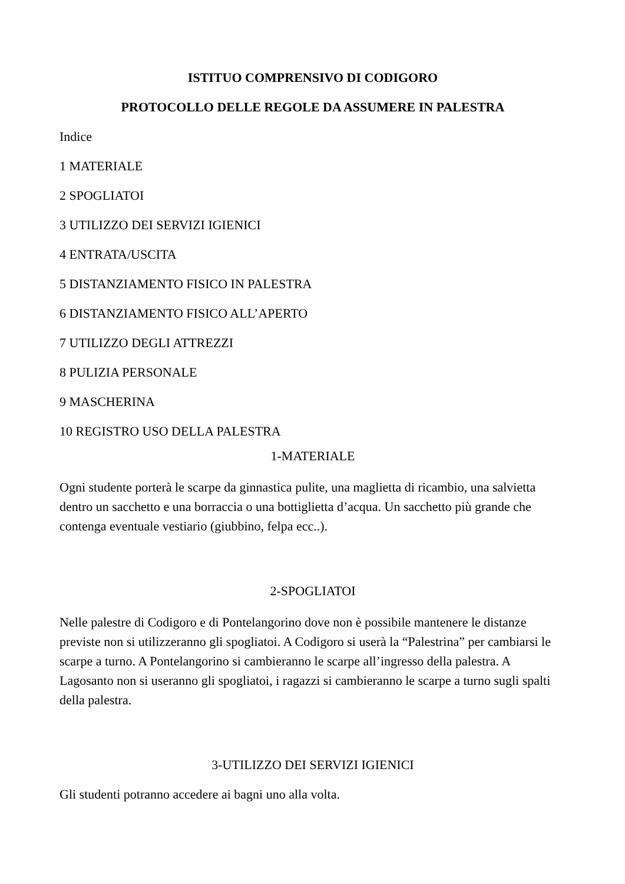ISTITUO COMPRENSIVO DI CODIGORO
PROTOCOLLO DELLE REGOLE DA ASSUMERE IN PALESTRA
Indice
1 MATERIALE
2 SPOGLIATOI
3 UTILIZZO DEI SERVIZI IGIENICI
4 ENTRATA/USCITA
5 DISTANZIAMENTO FISICO IN PALESTRA
6 DISTANZIAMENTO FISICO ALL’APERTO
7 UTILIZZO DEGLI ATTREZZI
8 PULIZIA PERSONALE
9 MASCHERINA
10 REGISTRO USO DELLA PALESTRA
1-MATERIALE
Ogni studente porterà le scarpe da ginnastica pulite, una maglietta di ricambio, una salvietta dentro un sacchetto e una borraccia o una bottiglietta d’acqua. Un sacchetto più grande che contenga eventuale vestiario (giubbino, felpa ecc..).
2-SPOGLIATOI
Nelle palestre di Codigoro e di Pontelangorino dove non è possibile mantenere le distanze previste non si utilizzeranno gli spogliatoi. A Codigoro si userà la “Palestrina” per cambiarsi le scarpe a turno. A Pontelangorino si cambieranno le scarpe all’ingresso della palestra. A Lagosanto non si useranno gli spogliatoi, i ragazzi si cambieranno le scarpe a turno sugli spalti della palestra.
3-UTILIZZO DEI SERVIZI IGIENICI
Gli studenti potranno accedere ai bagni uno alla volta.